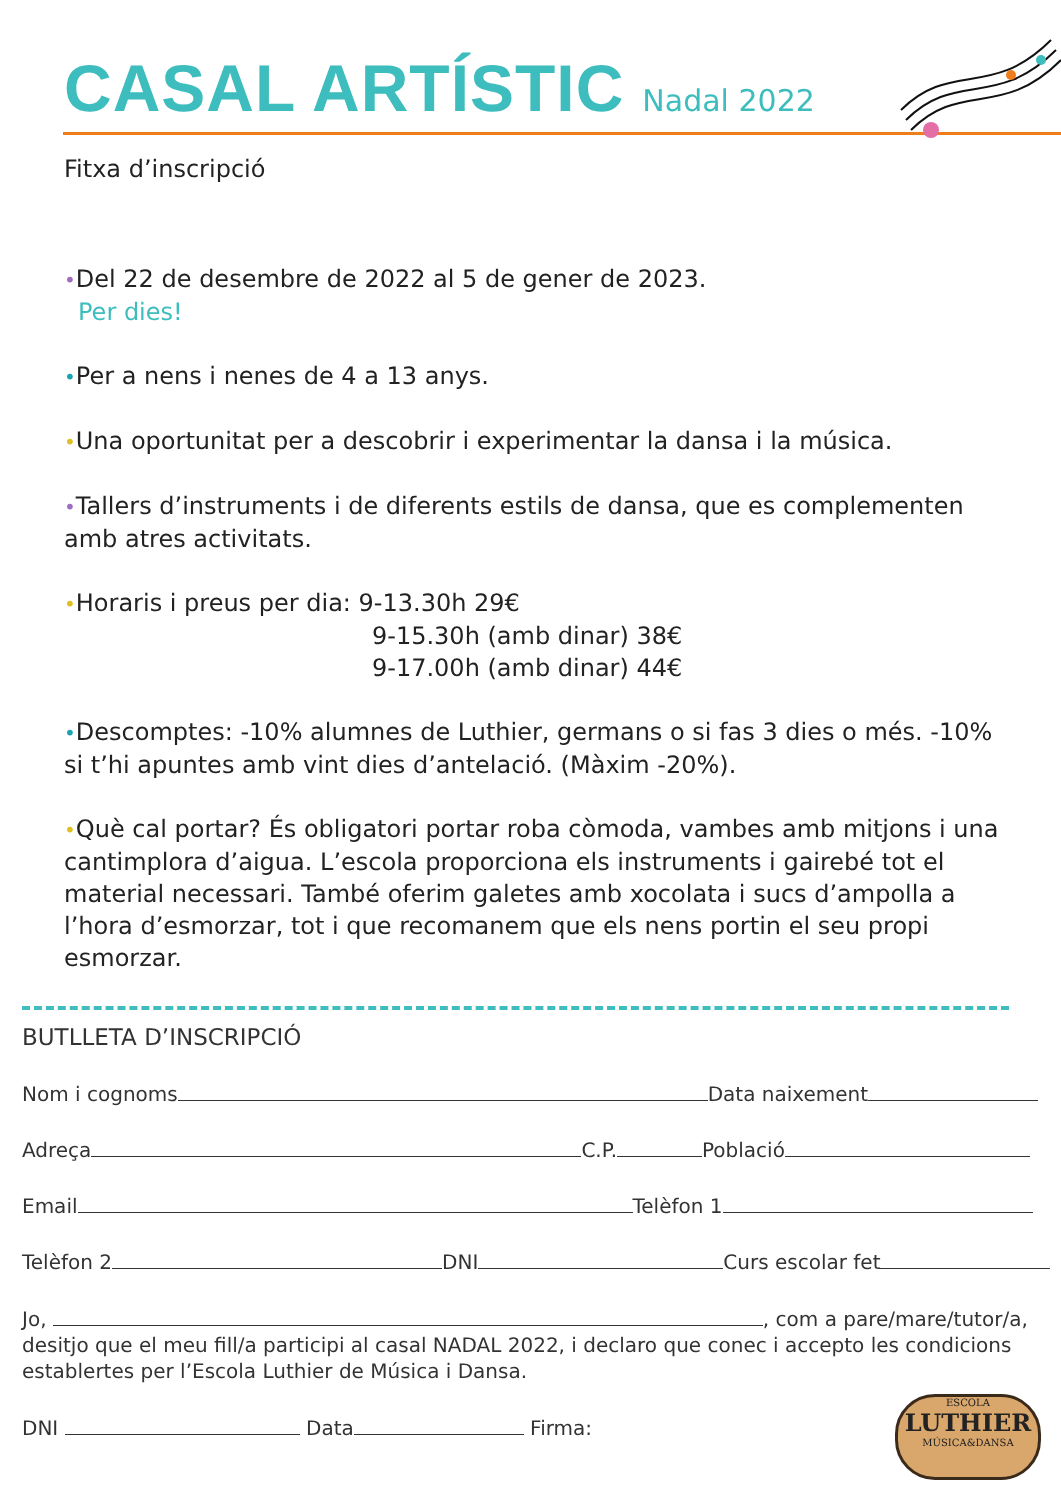CASAL ARTÍSTIC
Nadal 2022
Fitxa d’inscripció
•Del 22 de desembre de 2022 al 5 de gener de 2023.
Per dies!
•Per a nens i nenes de 4 a 13 anys.
•Una oportunitat per a descobrir i experimentar la dansa i la música.
•Tallers d’instruments i de diferents estils de dansa, que es complementen amb atres activitats.
•Horaris i preus per dia: 9-13.30h 29€
9-15.30h (amb dinar) 38€
9-17.00h (amb dinar) 44€
•Descomptes: -10% alumnes de Luthier, germans o si fas 3 dies o més. -10% si t’hi apuntes amb vint dies d’antelació. (Màxim -20%).
•Què cal portar? És obligatori portar roba còmoda, vambes amb mitjons i una cantimplora d’aigua. L’escola proporciona els instruments i gairebé tot el material necessari. També oferim galetes amb xocolata i sucs d’ampolla a l’hora d’esmorzar, tot i que recomanem que els nens portin el seu propi esmorzar.
BUTLLETA D’INSCRIPCIÓ
Nom i cognoms Data naixement
Adreça C.P. Població
Email Telèfon 1
Telèfon 2 DNI Curs escolar fet
Jo, , com a pare/mare/tutor/a, desitjo que el meu fill/a participi al casal NADAL 2022, i declaro que conec i accepto les condicions establertes per l’Escola Luthier de Música i Dansa.
DNI Data Firma:
ESCOLA
LUTHIER
MÚSICA&DANSA